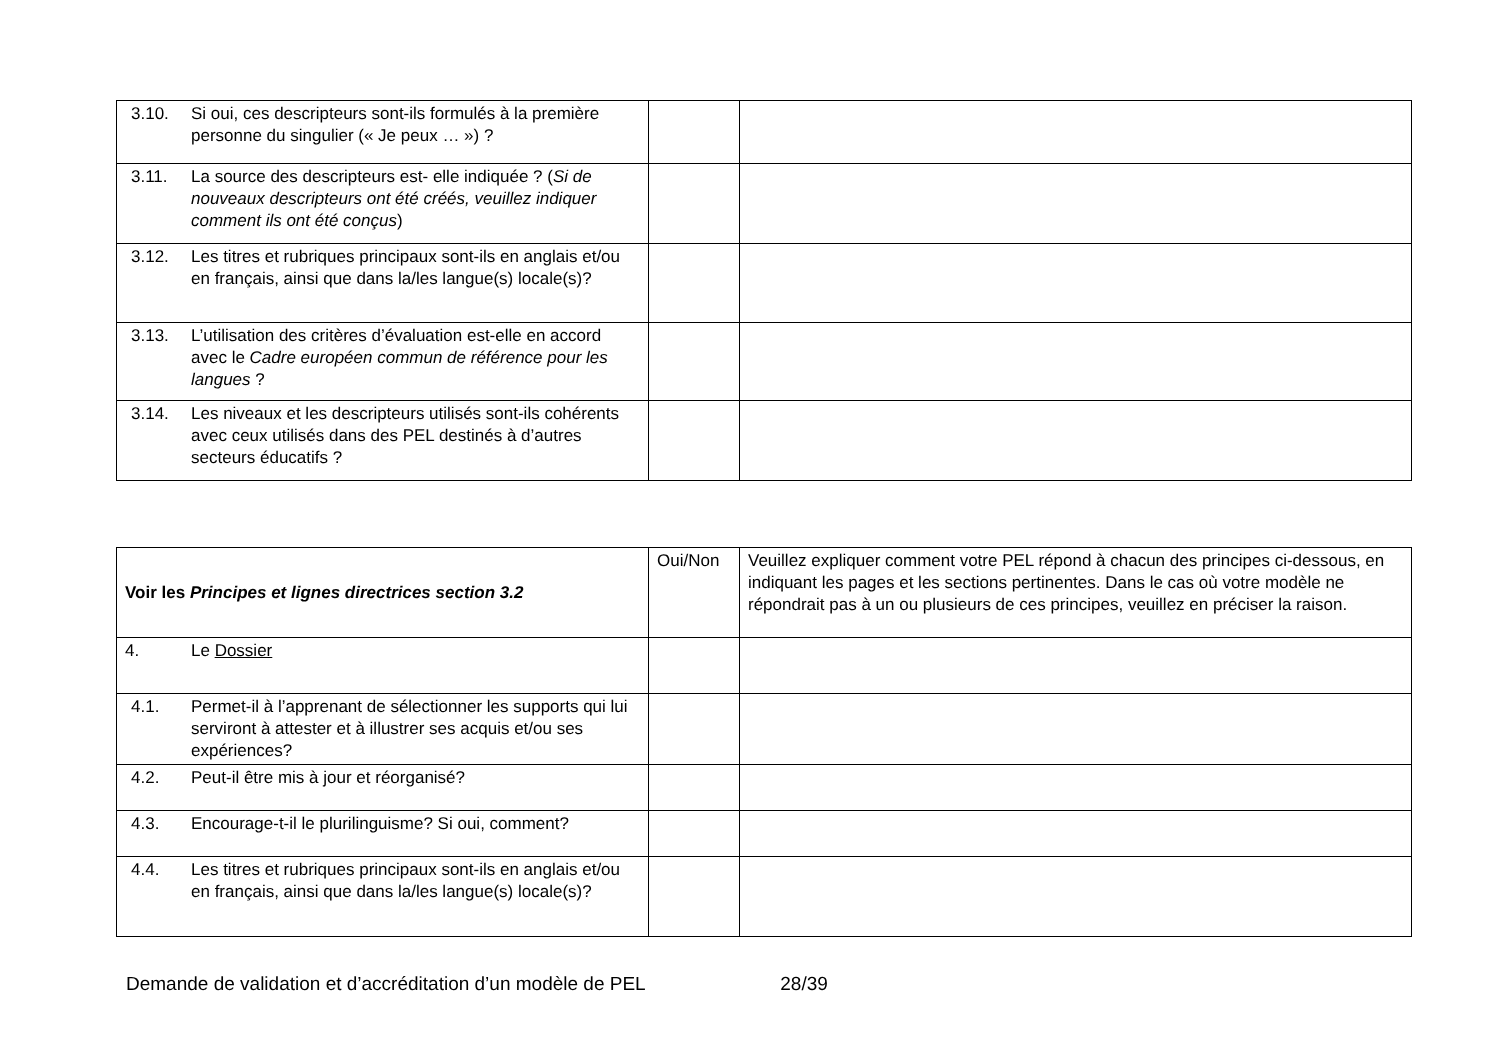| 3.10. Si oui, ces descripteurs sont-ils formulés à la première personne du singulier (« Je peux … ») ? | | |
| 3.11. La source des descripteurs est- elle indiquée ? ( Si de nouveaux descripteurs ont été créés, veuillez indiquer comment ils ont été conçus ) | | |
| 3.12. Les titres et rubriques principaux sont-ils en anglais et/ou en français, ainsi que dans la/les langue(s) locale(s)? | | |
| 3.13. L’utilisation des critères d’évaluation est-elle en accord avec le Cadre européen commun de référence pour les langues ? | | |
| 3.14. Les niveaux et les descripteurs utilisés sont-ils cohérents avec ceux utilisés dans des PEL destinés à d’autres secteurs éducatifs ? | | |
| Voir les Principes et lignes directrices section 3.2 | Oui/Non | Veuillez expliquer comment votre PEL répond à chacun des principes ci-dessous, en indiquant les pages et les sections pertinentes. Dans le cas où votre modèle ne répondrait pas à un ou plusieurs de ces principes, veuillez en préciser la raison. |
| --- | --- | --- |
| 4. Le Dossier | | |
| 4.1. Permet-il à l’apprenant de sélectionner les supports qui lui serviront à attester et à illustrer ses acquis et/ou ses expériences? | | |
| 4.2. Peut-il être mis à jour et réorganisé? | | |
| 4.3. Encourage-t-il le plurilinguisme? Si oui, comment? | | |
| 4.4. Les titres et rubriques principaux sont-ils en anglais et/ou en français, ainsi que dans la/les langue(s) locale(s)? | | |
Demande de validation et d’accréditation d’un modèle de PEL 28/39